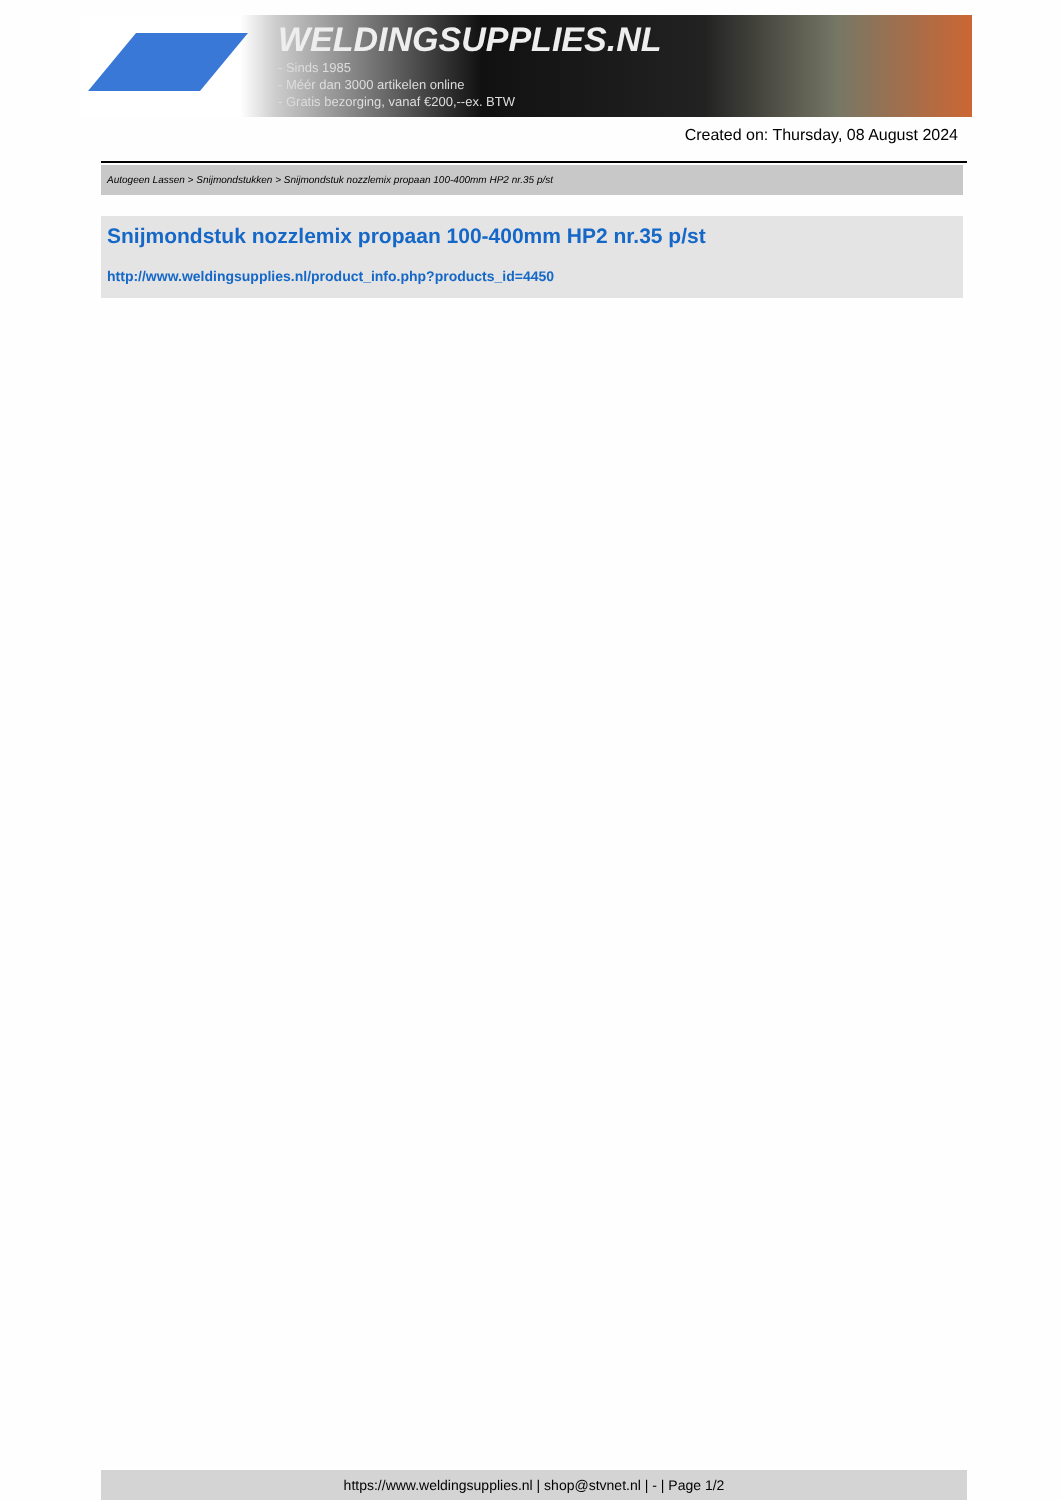WELDINGSUPPLIES.NL
- Sinds 1985
- Méér dan 3000 artikelen online
- Gratis bezorging, vanaf €200,--ex. BTW
Created on: Thursday, 08 August 2024
Autogeen Lassen > Snijmondstukken > Snijmondstuk nozzlemix propaan 100-400mm HP2 nr.35 p/st
Snijmondstuk nozzlemix propaan 100-400mm HP2 nr.35 p/st
http://www.weldingsupplies.nl/product_info.php?products_id=4450
https://www.weldingsupplies.nl | shop@stvnet.nl | - | Page 1/2